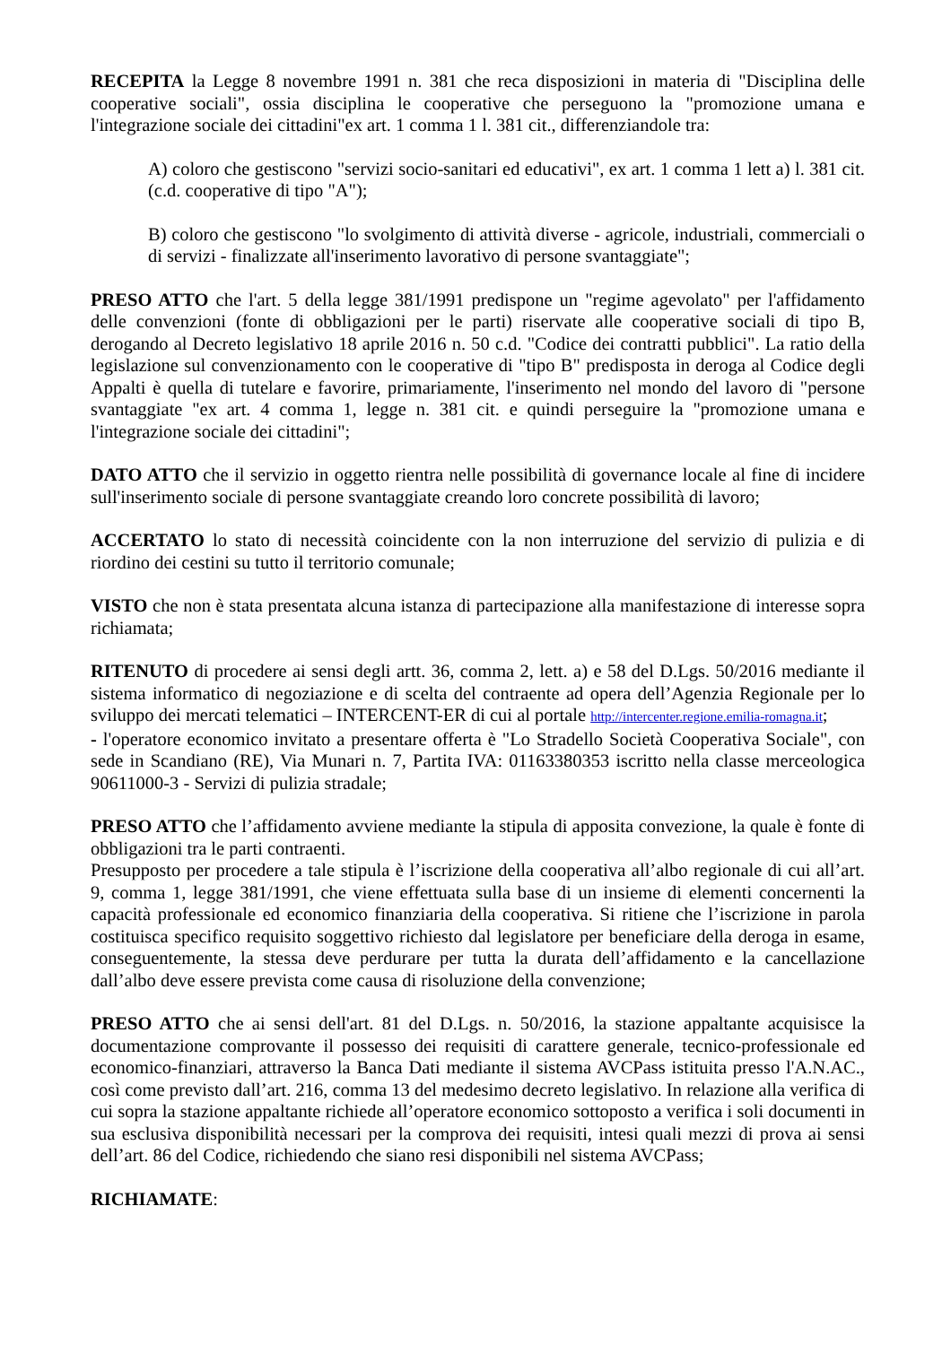RECEPITA la Legge 8 novembre 1991 n. 381 che reca disposizioni in materia di "Disciplina delle cooperative sociali", ossia disciplina le cooperative che perseguono la "promozione umana e l'integrazione sociale dei cittadini"ex art. 1 comma 1 l. 381 cit., differenziandole tra:
A) coloro che gestiscono "servizi socio-sanitari ed educativi", ex art. 1 comma 1 lett a) l. 381 cit. (c.d. cooperative di tipo "A");
B) coloro che gestiscono "lo svolgimento di attività diverse - agricole, industriali, commerciali o di servizi - finalizzate all'inserimento lavorativo di persone svantaggiate";
PRESO ATTO che l'art. 5 della legge 381/1991 predispone un "regime agevolato" per l'affidamento delle convenzioni (fonte di obbligazioni per le parti) riservate alle cooperative sociali di tipo B, derogando al Decreto legislativo 18 aprile 2016 n. 50 c.d. "Codice dei contratti pubblici". La ratio della legislazione sul convenzionamento con le cooperative di "tipo B" predisposta in deroga al Codice degli Appalti è quella di tutelare e favorire, primariamente, l'inserimento nel mondo del lavoro di "persone svantaggiate "ex art. 4 comma 1, legge n. 381 cit. e quindi perseguire la "promozione umana e l'integrazione sociale dei cittadini";
DATO ATTO che il servizio in oggetto rientra nelle possibilità di governance locale al fine di incidere sull'inserimento sociale di persone svantaggiate creando loro concrete possibilità di lavoro;
ACCERTATO lo stato di necessità coincidente con la non interruzione del servizio di pulizia e di riordino dei cestini su tutto il territorio comunale;
VISTO che non è stata presentata alcuna istanza di partecipazione alla manifestazione di interesse sopra richiamata;
RITENUTO di procedere ai sensi degli artt. 36, comma 2, lett. a) e 58 del D.Lgs. 50/2016 mediante il sistema informatico di negoziazione e di scelta del contraente ad opera dell’Agenzia Regionale per lo sviluppo dei mercati telematici – INTERCENT-ER di cui al portale http://intercenter.regione.emilia-romagna.it;
- l'operatore economico invitato a presentare offerta è "Lo Stradello Società Cooperativa Sociale", con sede in Scandiano (RE), Via Munari n. 7, Partita IVA: 01163380353 iscritto nella classe merceologica 90611000-3 - Servizi di pulizia stradale;
PRESO ATTO che l’affidamento avviene mediante la stipula di apposita convezione, la quale è fonte di obbligazioni tra le parti contraenti.
Presupposto per procedere a tale stipula è l’iscrizione della cooperativa all’albo regionale di cui all’art. 9, comma 1, legge 381/1991, che viene effettuata sulla base di un insieme di elementi concernenti la capacità professionale ed economico finanziaria della cooperativa. Si ritiene che l’iscrizione in parola costituisca specifico requisito soggettivo richiesto dal legislatore per beneficiare della deroga in esame, conseguentemente, la stessa deve perdurare per tutta la durata dell’affidamento e la cancellazione dall’albo deve essere prevista come causa di risoluzione della convenzione;
PRESO ATTO che ai sensi dell'art. 81 del D.Lgs. n. 50/2016, la stazione appaltante acquisisce la documentazione comprovante il possesso dei requisiti di carattere generale, tecnico-professionale ed economico-finanziari, attraverso la Banca Dati mediante il sistema AVCPass istituita presso l'A.N.AC., così come previsto dall’art. 216, comma 13 del medesimo decreto legislativo. In relazione alla verifica di cui sopra la stazione appaltante richiede all’operatore economico sottoposto a verifica i soli documenti in sua esclusiva disponibilità necessari per la comprova dei requisiti, intesi quali mezzi di prova ai sensi dell’art. 86 del Codice, richiedendo che siano resi disponibili nel sistema AVCPass;
RICHIAMATE: